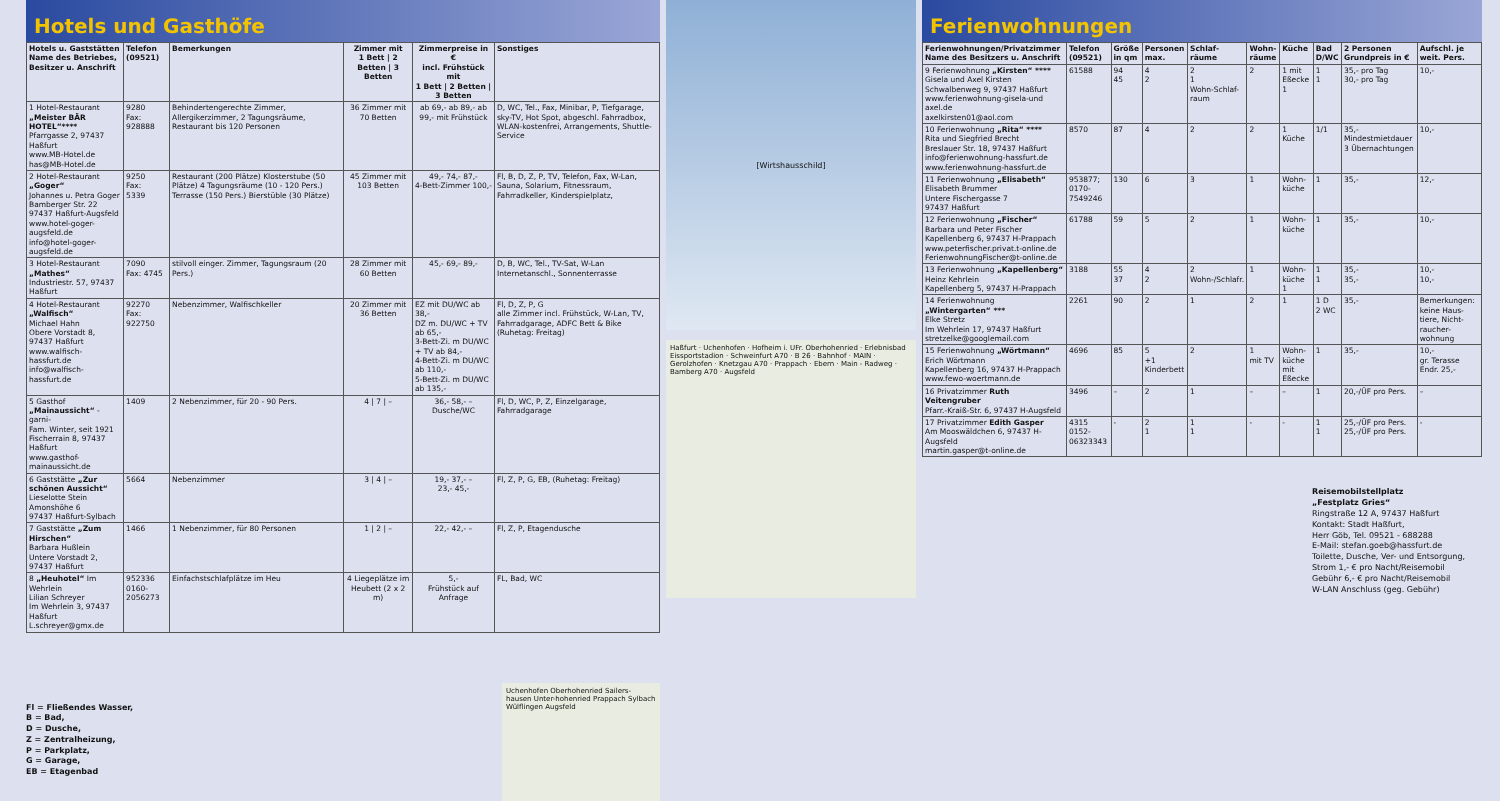Hotels und Gasthöfe
| Hotels u. Gaststätten Name des Betriebes, Besitzer u. Anschrift | Telefon (09521) | Bemerkungen | Zimmer mit 1 Bett / 2 Betten / 3 Betten | Zimmerpreise in € incl. Frühstück mit 1 Bett / 2 Betten / 3 Betten | Sonstiges |
| --- | --- | --- | --- | --- | --- |
| 1 Hotel-Restaurant „Meister BÄR HOTEL“**** Pfarrgasse 2, 97437 Haßfurt www.MB-Hotel.de has@MB-Hotel.de | 9280 Fax: 928888 | Behindertengerechte Zimmer, Allergikerzimmer, 2 Tagungsräume, Restaurant bis 120 Personen | 36 Zimmer mit 70 Betten | ab 69,- ab 89,- ab 99,- mit Frühstück | D, WC, Tel., Fax, Minibar, P, Tiefgarage, sky-TV, Hot Spot, abgeschl. Fahrradbox, WLAN-kostenfrei, Arrangements, Shuttle-Service |
| 2 Hotel-Restaurant „Goger“ Johannes u. Petra Goger Bamberger Str. 22 97437 Haßfurt-Augsfeld www.hotel-goger-augsfeld.de info@hotel-goger-augsfeld.de | 9250 Fax: 5339 | Restaurant (200 Plätze) Klosterstube (50 Plätze) 4 Tagungsräume (10 - 120 Pers.) Terrasse (150 Pers.) Bierstüble (30 Plätze) | 45 Zimmer mit 103 Betten | 49,- 74,- 87,- 4-Bett-Zimmer 100,- | Fl, B, D, Z, P, TV, Telefon, Fax, W-Lan, Sauna, Solarium, Fitnessraum, Fahrradkeller, Kinderspielplatz, |
| 3 Hotel-Restaurant „Mathes“ Industriestr. 57, 97437 Haßfurt | 7090 Fax: 4745 | stilvoll einger. Zimmer, Tagungsraum (20 Pers.) | 28 Zimmer mit 60 Betten | 45,- 69,- 89,- | D, B, WC, Tel., TV-Sat, W-Lan Internetanschl., Sonnenterrasse |
| 4 Hotel-Restaurant „Walfisch“ Michael Hahn Obere Vorstadt 8, 97437 Haßfurt www.walfisch-hassfurt.de info@walfisch-hassfurt.de | 92270 Fax: 922750 | Nebenzimmer, Walfischkeller | 20 Zimmer mit 36 Betten | EZ mit DU/WC ab 38,- DZ m. DU/WC + TV ab 65,- 3-Bett-Zi. m DU/WC + TV ab 84,- 4-Bett-Zi. m DU/WC ab 110,- 5-Bett-Zi. m DU/WC ab 135,- | Fl, D, Z, P, G alle Zimmer incl. Frühstück, W-Lan, TV, Fahrradgarage, ADFC Bett & Bike (Ruhetag: Freitag) |
| 5 Gasthof „Mainaussicht“ -garni- Fam. Winter, seit 1921 Fischerrain 8, 97437 Haßfurt www.gasthof-mainaussicht.de | 1409 | 2 Nebenzimmer, für 20 - 90 Pers. | 4 / 7 / – | 36,- 58,- – Dusche/WC | Fl, D, WC, P, Z, Einzelgarage, Fahrradgarage |
| 6 Gaststätte „Zur schönen Aussicht“ Lieselotte Stein Amonshöhe 6 97437 Haßfurt-Sylbach | 5664 | Nebenzimmer | 3 / 4 / – | 19,- 37,- – 23,- 45,- | Fl, Z, P, G, EB, (Ruhetag: Freitag) |
| 7 Gaststätte „Zum Hirschen“ Barbara Hußlein Untere Vorstadt 2, 97437 Haßfurt | 1466 | 1 Nebenzimmer, für 80 Personen | 1 / 2 / – | 22,- 42,- – | Fl, Z, P, Etagendusche |
| 8 „Heuhotel“ Im Wehrlein Lilian Schreyer Im Wehrlein 3, 97437 Haßfurt L.schreyer@gmx.de | 952336 0160- 2056273 | Einfachstschlafplätze im Heu | 4 Liegeplätze im Heubett (2 x 2 m) | 5,- Frühstück auf Anfrage | FL, Bad, WC |
Fl = Fließendes Wasser,
B = Bad,
D = Dusche,
Z = Zentralheizung,
P = Parkplatz,
G = Garage,
EB = Etagenbad
Uchenhofen Oberhohenried Sailers-hausen Unter-hohenried Prappach Sylbach Wülflingen Augsfeld
[Wirtshausschild]
Haßfurt · Uchenhofen · Hofheim i. UFr. Oberhohenried · Erlebnisbad Eissportstadion · Schweinfurt A70 · B 26 · Bahnhof · MAIN · Gerolzhofen · Knetzgau A70 · Prappach · Ebern · Main - Radweg · Bamberg A70 · Augsfeld
Ferienwohnungen
| Ferienwohnungen/Privatzimmer Name des Besitzers u. Anschrift | Telefon (09521) | Größe in qm | Personen max. | Schlaf-räume | Wohn-räume | Küche | Bad D/WC | 2 Personen Grundpreis in € | Aufschl. je weit. Pers. |
| --- | --- | --- | --- | --- | --- | --- | --- | --- | --- |
| 9 Ferienwohnung „Kirsten“ **** Gisela und Axel Kirsten Schwalbenweg 9, 97437 Haßfurt www.ferienwohnung-gisela-und axel.de axelkirsten01@aol.com | 61588 | 94 45 | 4 2 | 2 1 Wohn-Schlaf-raum | 2 | 1 mit Eßecke 1 | 1 1 | 35,- pro Tag 30,- pro Tag | 10,- |
| 10 Ferienwohnung „Rita“ **** Rita und Siegfried Brecht Breslauer Str. 18, 97437 Haßfurt info@ferienwohnung-hassfurt.de www.ferienwohnung-hassfurt.de | 8570 | 87 | 4 | 2 | 2 | 1 Küche | 1/1 | 35,- Mindestmietdauer 3 Übernachtungen | 10,- |
| 11 Ferienwohnung „Elisabeth“ Elisabeth Brummer Untere Fischergasse 7 97437 Haßfurt | 953877; 0170-7549246 | 130 | 6 | 3 | 1 | Wohn-küche | 1 | 35,- | 12,- |
| 12 Ferienwohnung „Fischer“ Barbara und Peter Fischer Kapellenberg 6, 97437 H-Prappach www.peterfischer.privat.t-online.de FerienwohnungFischer@t-online.de | 61788 | 59 | 5 | 2 | 1 | Wohn-küche | 1 | 35,- | 10,- |
| 13 Ferienwohnung „Kapellenberg“ Heinz Kehrlein Kapellenberg 5, 97437 H-Prappach | 3188 | 55 37 | 4 2 | 2 Wohn-/Schlafr. | 1 | Wohn-küche 1 | 1 1 | 35,- 35,- | 10,- 10,- |
| 14 Ferienwohnung „Wintergarten“ *** Elke Stretz Im Wehrlein 17, 97437 Haßfurt stretzelke@googlemail.com | 2261 | 90 | 2 | 1 | 2 | 1 | 1 D 2 WC | 35,- | Bemerkungen: keine Haus-tiere, Nicht-raucher-wohnung |
| 15 Ferienwohnung „Wörtmann“ Erich Wörtmann Kapellenberg 16, 97437 H-Prappach www.fewo-woertmann.de | 4696 | 85 | 5 +1 Kinderbett | 2 | 1 mit TV | Wohn-küche mit Eßecke | 1 | 35,- | 10,- gr. Terasse Endr. 25,- |
| 16 Privatzimmer Ruth Veitengruber Pfarr.-Kraiß-Str. 6, 97437 H-Augsfeld | 3496 | – | 2 | 1 | – | – | 1 | 20,-/ÜF pro Pers. | – |
| 17 Privatzimmer Edith Gasper Am Mooswäldchen 6, 97437 H-Augsfeld martin.gasper@t-online.de | 4315 0152- 06323343 | - | 2 1 | 1 1 | - | - | 1 1 | 25,-/ÜF pro Pers. 25,-/ÜF pro Pers. | - |
Reisemobilstellplatz
„Festplatz Gries“
Ringstraße 12 A, 97437 Haßfurt
Kontakt: Stadt Haßfurt,
Herr Göb, Tel. 09521 - 688288
E-Mail: stefan.goeb@hassfurt.de
Toilette, Dusche, Ver- und Entsorgung,
Strom 1,- € pro Nacht/Reisemobil
Gebühr 6,- € pro Nacht/Reisemobil
W-LAN Anschluss (geg. Gebühr)